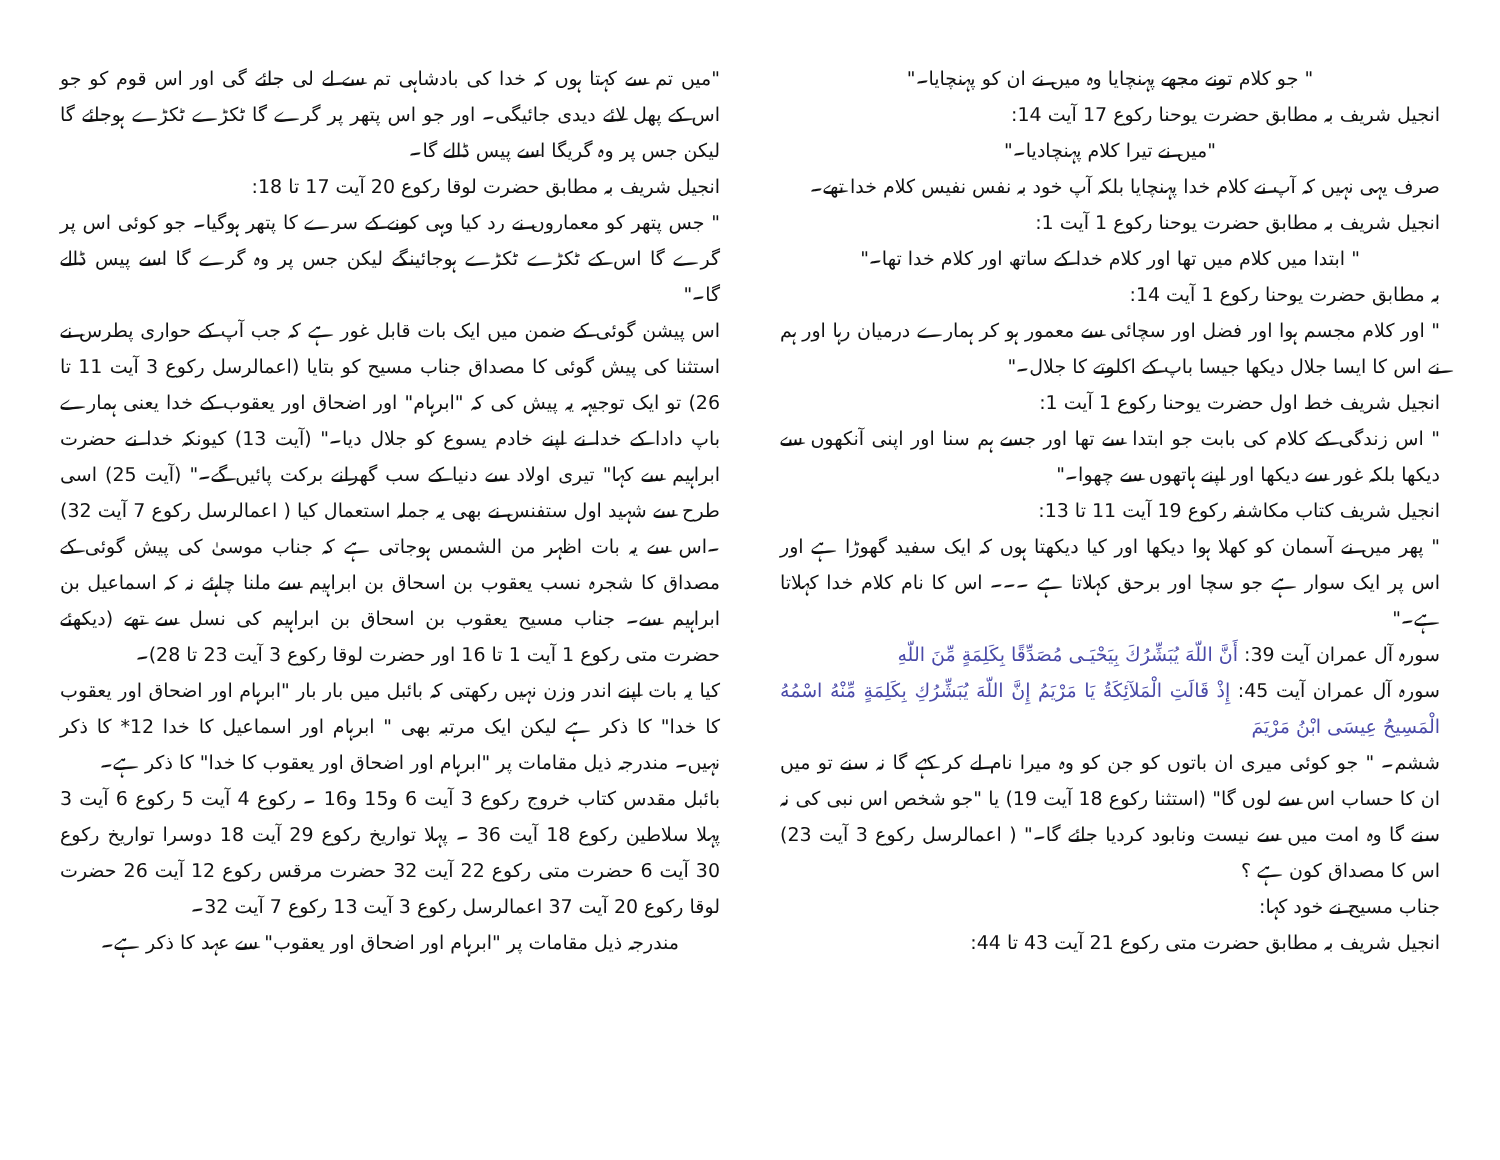" جو کلام تونے مجھے پہنچایا وہ میں نے ان کو پہنچایا۔"
انجیل شریف بہ مطابق حضرت یوحنا رکوع 17 آیت 14:
"میں نے تیرا کلام پہنچادیا۔"
صرف یہی نہیں کہ آپ نے کلام خدا پہنچایا بلکہ آپ خود بہ نفس نفیس کلام خدا تھے۔
انجیل شریف بہ مطابق حضرت یوحنا رکوع 1 آیت 1:
" ابتدا میں کلام میں تھا اور کلام خدا کے ساتھ اور کلام خدا تھا۔"
بہ مطابق حضرت یوحنا رکوع 1 آیت 14:
" اور کلام مجسم ہوا اور فضل اور سچائی سے معمور ہو کر ہمارے درمیان رہا اور ہم نے اس کا ایسا جلال دیکھا جیسا باپ کے اکلوتے کا جلال۔"
انجیل شریف خط اول حضرت یوحنا رکوع 1 آیت 1:
" اس زندگی کے کلام کی بابت جو ابتدا سے تھا اور جسے ہم سنا اور اپنی آنکھوں سے دیکھا بلکہ غور سے دیکھا اور اپنے ہاتھوں سے چھوا۔"
انجیل شریف کتاب مکاشفہ رکوع 19 آیت 11 تا 13:
" پھر میں نے آسمان کو کھلا ہوا دیکھا اور کیا دیکھتا ہوں کہ ایک سفید گھوڑا ہے اور اس پر ایک سوار ہے جو سچا اور برحق کہلاتا ہے ۔۔۔ اس کا نام کلام خدا کہلاتا ہے۔"
سورہ آل عمران آیت 39: أَنَّ اللّهَ يُبَشِّرُكَ بِيَحْيَـى مُصَدِّقًا بِكَلِمَةٍ مِّنَ اللّهِ
سورہ آل عمران آیت 45: إِذْ قَالَتِ الْمَلآئِكَةُ يَا مَرْيَمُ إِنَّ اللّهَ يُبَشِّرُكِ بِكَلِمَةٍ مِّنْهُ اسْمُهُ الْمَسِيحُ عِيسَى ابْنُ مَرْيَمَ
ششم۔ " جو کوئی میری ان باتوں کو جن کو وہ میرا نام لے کر کہے گا نہ سنے تو میں ان کا حساب اس سے لوں گا" (استثنا رکوع 18 آیت 19) یا "جو شخص اس نبی کی نہ سنے گا وہ امت میں سے نیست ونابود کردیا جائے گا۔" ( اعمالرسل رکوع 3 آیت 23) اس کا مصداق کون ہے ؟
جناب مسیح نے خود کہا:
انجیل شریف بہ مطابق حضرت متی رکوع 21 آیت 43 تا 44:
"میں تم سے کہتا ہوں کہ خدا کی بادشاہی تم سے لے لی جائے گی اور اس قوم کو جو اس کے پھل لائے دیدی جائیگی۔ اور جو اس پتھر پر گرے گا ٹکڑے ٹکڑے ہوجائے گا لیکن جس پر وہ گریگا اسے پیس ڈالے گا۔
انجیل شریف بہ مطابق حضرت لوقا رکوع 20 آیت 17 تا 18:
" جس پتھر کو معماروں نے رد کیا وہی کونے کے سرے کا پتھر ہوگیا۔ جو کوئی اس پر گرے گا اس کے ٹکڑے ٹکڑے ہوجائینگے لیکن جس پر وہ گرے گا اسے پیس ڈالے گا۔"
اس پیشن گوئی کے ضمن میں ایک بات قابل غور ہے کہ جب آپ کے حواری پطرس نے استثنا کی پیش گوئی کا مصداق جناب مسیح کو بتایا (اعمالرسل رکوع 3 آیت 11 تا 26) تو ایک توجیہہ یہ پیش کی کہ "ابرہام" اور اضحاق اور یعقوب کے خدا یعنی ہمارے باپ دادا کے خدا نے اپنے خادم یسوع کو جلال دیا۔" (آیت 13) کیونکہ خدا نے حضرت ابراہیم سے کہا" تیری اولاد سے دنیا کے سب گھرانے برکت پائیں گے۔" (آیت 25) اسی طرح سے شہید اول ستفنس نے بھی یہ جملہ استعمال کیا ( اعمالرسل رکوع 7 آیت 32) ۔اس سے یہ بات اظہر من الشمس ہوجاتی ہے کہ جناب موسیٰ کی پیش گوئی کے مصداق کا شجرہ نسب یعقوب بن اسحاق بن ابراہیم سے ملنا چاہئے نہ کہ اسماعیل بن ابراہیم سے۔ جناب مسیح یعقوب بن اسحاق بن ابراہیم کی نسل سے تھے (دیکھئے حضرت متی رکوع 1 آیت 1 تا 16 اور حضرت لوقا رکوع 3 آیت 23 تا 28)۔
کیا یہ بات اپنے اندر وزن نہیں رکھتی کہ بائبل میں بار بار "ابرہام اور اضحاق اور یعقوب کا خدا" کا ذکر ہے لیکن ایک مرتبہ بھی " ابرہام اور اسماعیل کا خدا 12* کا ذکر نہیں۔ مندرجہ ذیل مقامات پر "ابرہام اور اضحاق اور یعقوب کا خدا" کا ذکر ہے۔
بائبل مقدس کتاب خروج رکوع 3 آیت 6 و15 و16 ۔ رکوع 4 آیت 5 رکوع 6 آیت 3 پہلا سلاطین رکوع 18 آیت 36 ۔ پہلا تواریخ رکوع 29 آیت 18 دوسرا تواریخ رکوع 30 آیت 6 حضرت متی رکوع 22 آیت 32 حضرت مرقس رکوع 12 آیت 26 حضرت لوقا رکوع 20 آیت 37 اعمالرسل رکوع 3 آیت 13 رکوع 7 آیت 32۔
مندرجہ ذیل مقامات پر "ابرہام اور اضحاق اور یعقوب" سے عہد کا ذکر ہے۔